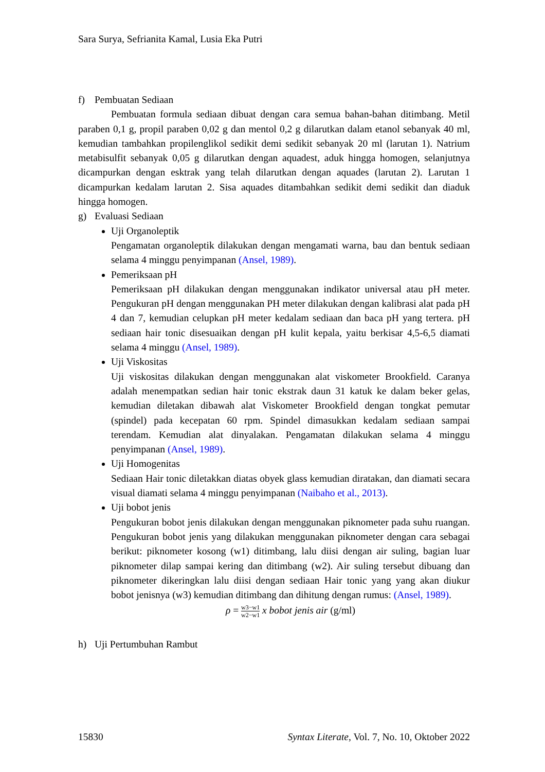Sara Surya, Sefrianita Kamal, Lusia Eka Putri
f) Pembuatan Sediaan
Pembuatan formula sediaan dibuat dengan cara semua bahan-bahan ditimbang. Metil paraben 0,1 g, propil paraben 0,02 g dan mentol 0,2 g dilarutkan dalam etanol sebanyak 40 ml, kemudian tambahkan propilenglikol sedikit demi sedikit sebanyak 20 ml (larutan 1). Natrium metabisulfit sebanyak 0,05 g dilarutkan dengan aquadest, aduk hingga homogen, selanjutnya dicampurkan dengan esktrak yang telah dilarutkan dengan aquades (larutan 2). Larutan 1 dicampurkan kedalam larutan 2. Sisa aquades ditambahkan sedikit demi sedikit dan diaduk hingga homogen.
g) Evaluasi Sediaan
Uji Organoleptik
Pengamatan organoleptik dilakukan dengan mengamati warna, bau dan bentuk sediaan selama 4 minggu penyimpanan (Ansel, 1989).
Pemeriksaan pH
Pemeriksaan pH dilakukan dengan menggunakan indikator universal atau pH meter. Pengukuran pH dengan menggunakan PH meter dilakukan dengan kalibrasi alat pada pH 4 dan 7, kemudian celupkan pH meter kedalam sediaan dan baca pH yang tertera. pH sediaan hair tonic disesuaikan dengan pH kulit kepala, yaitu berkisar 4,5-6,5 diamati selama 4 minggu (Ansel, 1989).
Uji Viskositas
Uji viskositas dilakukan dengan menggunakan alat viskometer Brookfield. Caranya adalah menempatkan sedian hair tonic ekstrak daun 31 katuk ke dalam beker gelas, kemudian diletakan dibawah alat Viskometer Brookfield dengan tongkat pemutar (spindel) pada kecepatan 60 rpm. Spindel dimasukkan kedalam sediaan sampai terendam. Kemudian alat dinyalakan. Pengamatan dilakukan selama 4 minggu penyimpanan (Ansel, 1989).
Uji Homogenitas
Sediaan Hair tonic diletakkan diatas obyek glass kemudian diratakan, dan diamati secara visual diamati selama 4 minggu penyimpanan (Naibaho et al., 2013).
Uji bobot jenis
Pengukuran bobot jenis dilakukan dengan menggunakan piknometer pada suhu ruangan. Pengukuran bobot jenis yang dilakukan menggunakan piknometer dengan cara sebagai berikut: piknometer kosong (w1) ditimbang, lalu diisi dengan air suling, bagian luar piknometer dilap sampai kering dan ditimbang (w2). Air suling tersebut dibuang dan piknometer dikeringkan lalu diisi dengan sediaan Hair tonic yang yang akan diukur bobot jenisnya (w3) kemudian ditimbang dan dihitung dengan rumus: (Ansel, 1989).
ρ = w3−w1 w2−w1 x bobot jenis air (g/ml)
h) Uji Pertumbuhan Rambut
15830 Syntax Literate, Vol. 7, No. 10, Oktober 2022